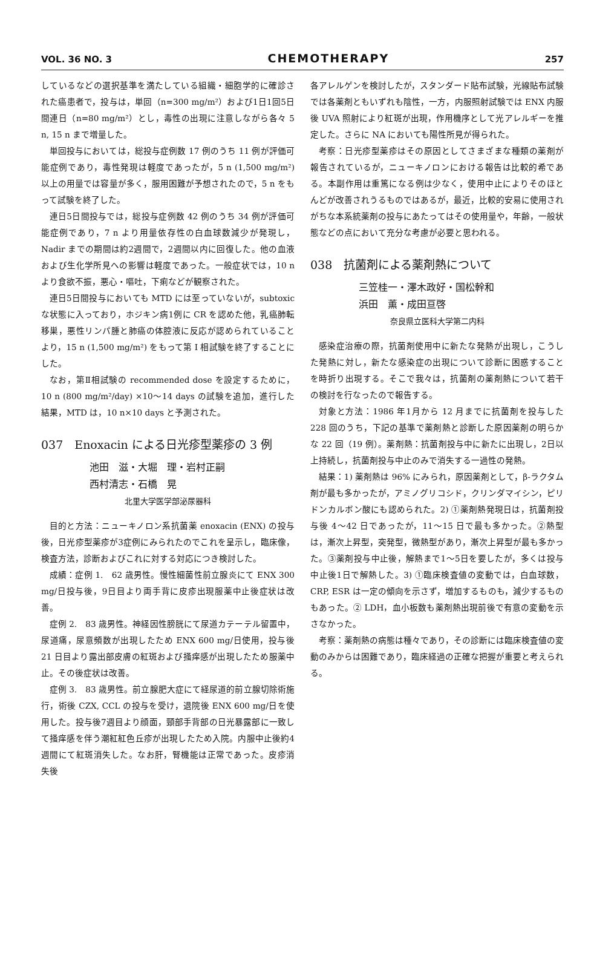VOL. 36 NO. 3 CHEMOTHERAPY 257
しているなどの選択基準を満たしている組織・細胞学的に確診された癌患者で，投与は，単回（n=300 mg/m²）および1日1回5日間連日（n=80 mg/m²）とし，毒性の出現に注意しながら各々 5 n, 15 n まで増量した。
単回投与においては，総投与症例数 17 例のうち 11 例が評価可能症例であり，毒性発現は軽度であったが，5 n (1,500 mg/m²) 以上の用量では容量が多く，服用困難が予想されたので，5 n をもって試験を終了した。
連日5日間投与では，総投与症例数 42 例のうち 34 例が評価可能症例であり，7 n より用量依存性の白血球数減少が発現し，Nadir までの期間は約2週間で，2週間以内に回復した。他の血液および生化学所見への影響は軽度であった。一般症状では，10 n より食欲不振，悪心・嘔吐，下痢などが観察された。
連日5日間投与においても MTD には至っていないが，subtoxic な状態に入っており，ホジキン病1例に CR を認めた他，乳癌肺転移巣，悪性リンパ腫と肺癌の体腔液に反応が認められていることより，15 n (1,500 mg/m²) をもって第 I 相試験を終了することにした。
なお，第Ⅱ相試験の recommended dose を設定するために，10 n (800 mg/m²/day) ×10〜14 days の試験を追加，進行した結果，MTD は，10 n×10 days と予測された。
037　Enoxacin による日光疹型薬疹の 3 例
池田　滋・大堀　理・岩村正嗣
西村清志・石橋　晃
北里大学医学部泌尿器科
目的と方法：ニューキノロン系抗菌薬 enoxacin (ENX) の投与後，日光疹型薬疹が3症例にみられたのでこれを呈示し，臨床像，検査方法，診断およびこれに対する対応につき検討した。
成績：症例 1.　62 歳男性。慢性細菌性前立腺炎にて ENX 300 mg/日投与後，9日目より両手背に皮疹出現服薬中止後症状は改善。
症例 2.　83 歳男性。神経因性膀胱にて尿道カテーテル留置中，尿道痛，尿意頻数が出現したため ENX 600 mg/日使用，投与後 21 日目より露出部皮膚の紅斑および掻痒感が出現したため服薬中止。その後症状は改善。
症例 3.　83 歳男性。前立腺肥大症にて経尿道的前立腺切除術施行，術後 CZX, CCL の投与を受け，退院後 ENX 600 mg/日を使用した。投与後7週目より顔面，頸部手背部の日光暴露部に一致して掻痒感を伴う潮紅紅色丘疹が出現したため入院。内服中止後約4週間にて紅斑消失した。なお肝，腎機能は正常であった。皮疹消失後
各アレルゲンを検討したが，スタンダード貼布試験，光線貼布試験では各薬剤ともいずれも陰性，一方，内服照射試験では ENX 内服後 UVA 照射により紅斑が出現，作用機序として光アレルギーを推定した。さらに NA においても陽性所見が得られた。
考察：日光疹型薬疹はその原因としてさまざまな種類の薬剤が報告されているが，ニューキノロンにおける報告は比較的希である。本副作用は重篤になる例は少なく，使用中止によりそのほとんどが改善されうるものではあるが，最近，比較的安易に使用されがちな本系統薬剤の投与にあたってはその使用量や，年齢，一般状態などの点において充分な考慮が必要と思われる。
038　抗菌剤による薬剤熱について
三笠桂一・澤木政好・国松幹和
浜田　薫・成田亘啓
奈良県立医科大学第二内科
感染症治療の際，抗菌剤使用中に新たな発熱が出現し，こうした発熱に対し，新たな感染症の出現について診断に困惑することを時折り出現する。そこで我々は，抗菌剤の薬剤熱について若干の検討を行なったので報告する。
対象と方法：1986 年1月から 12 月までに抗菌剤を投与した 228 回のうち，下記の基準で薬剤熱と診断した原因薬剤の明らかな 22 回（19 例）。薬剤熱：抗菌剤投与中に新たに出現し，2日以上持続し，抗菌剤投与中止のみで消失する一過性の発熱。
結果：1) 薬剤熱は 96% にみられ，原因薬剤として，β-ラクタム剤が最も多かったが，アミノグリコシド，クリンダマイシン，ピリドンカルボン酸にも認められた。2) ①薬剤熱発現日は，抗菌剤投与後 4〜42 日であったが，11〜15 日で最も多かった。②熱型は，漸次上昇型，突発型，微熱型があり，漸次上昇型が最も多かった。③薬剤投与中止後，解熱まで1〜5日を要したが，多くは投与中止後1日で解熱した。3) ①臨床検査値の変動では，白血球数，CRP, ESR は一定の傾向を示さず，増加するものも，減少するものもあった。② LDH，血小板数も薬剤熱出現前後で有意の変動を示さなかった。
考察：薬剤熱の病態は種々であり，その診断には臨床検査値の変動のみからは困難であり，臨床経過の正確な把握が重要と考えられる。